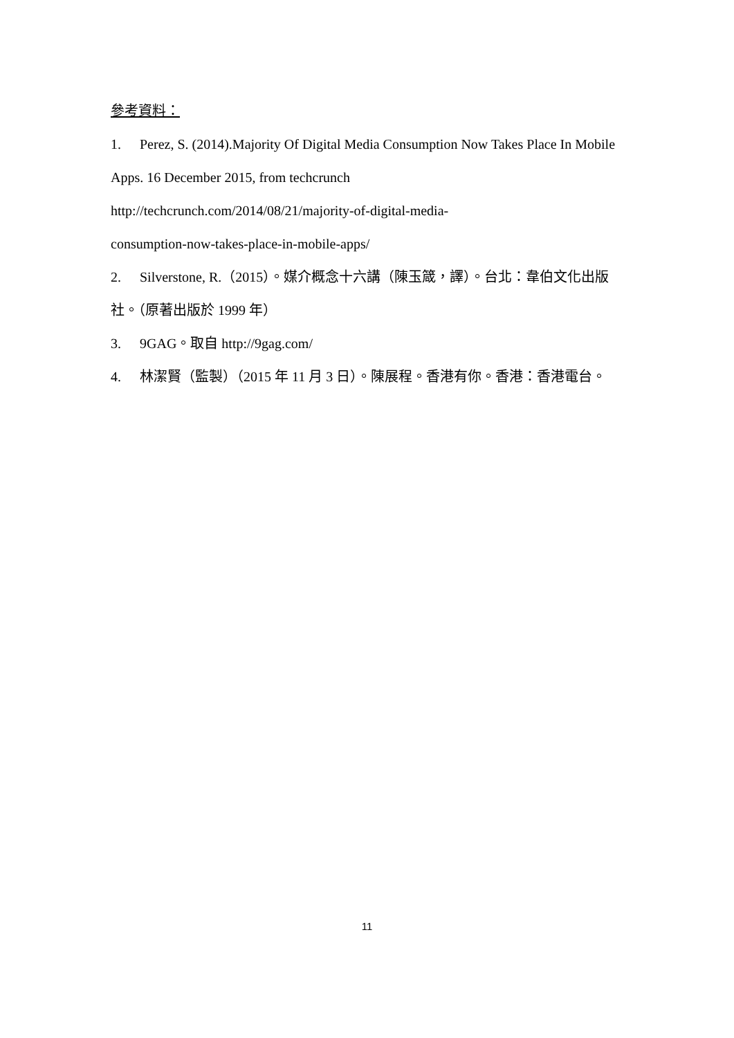參考資料：
1. Perez, S. (2014).Majority Of Digital Media Consumption Now Takes Place In Mobile Apps. 16 December 2015, from techcrunch
http://techcrunch.com/2014/08/21/majority-of-digital-media-
consumption-now-takes-place-in-mobile-apps/
2. Silverstone, R.（2015）。媒介概念十六講（陳玉箴，譯）。台北：韋伯文化出版社。（原著出版於 1999 年）
3. 9GAG。取自 http://9gag.com/
4. 林潔賢（監製）（2015 年 11 月 3 日）。陳展程。香港有你。香港：香港電台。
11